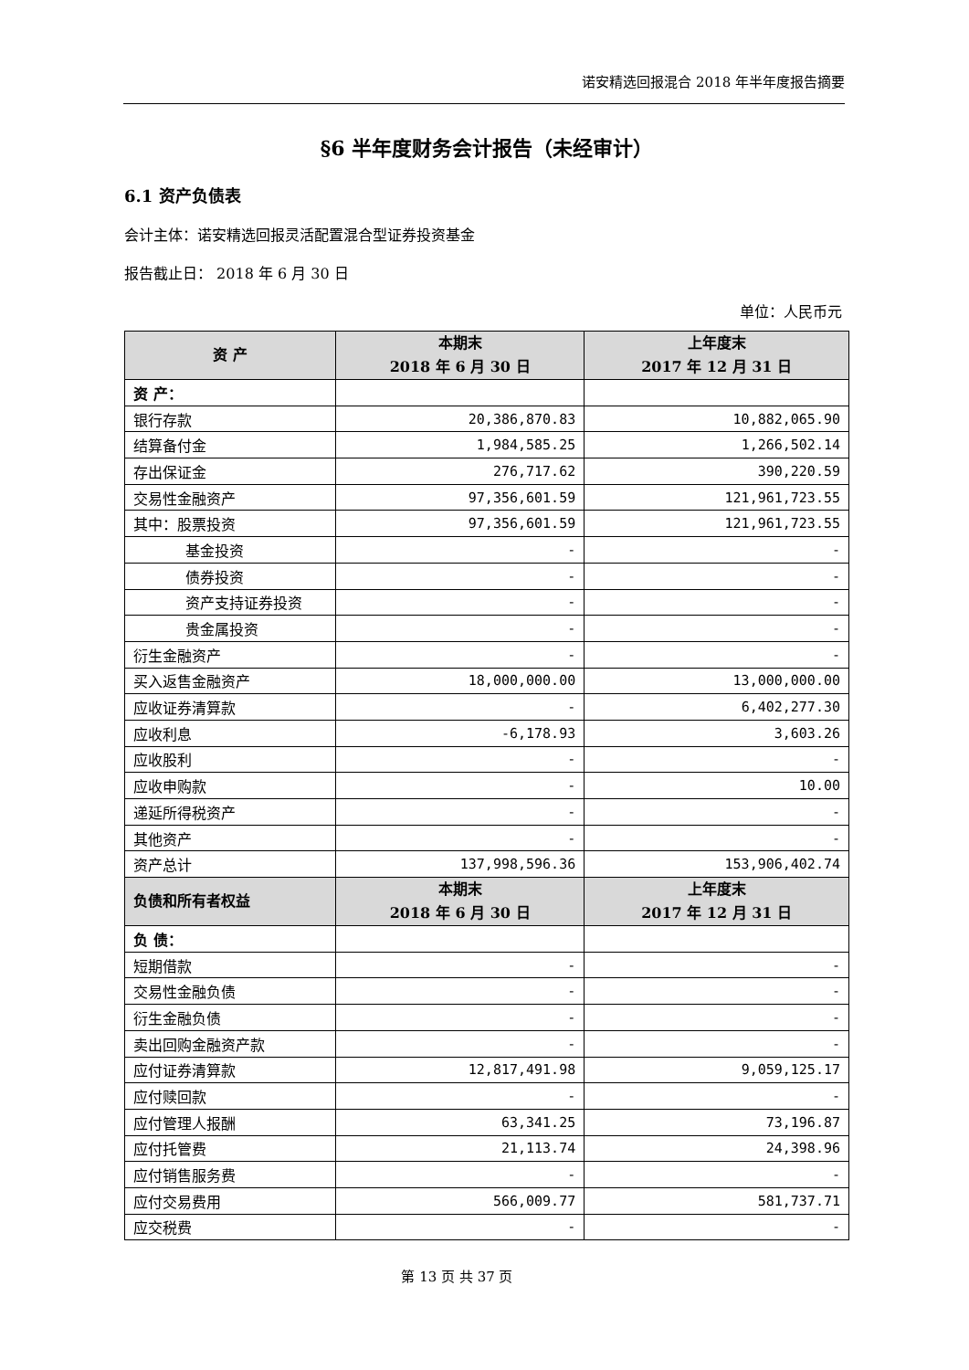诺安精选回报混合 2018 年半年度报告摘要
§6 半年度财务会计报告（未经审计）
6.1 资产负债表
会计主体：诺安精选回报灵活配置混合型证券投资基金
报告截止日： 2018 年 6 月 30 日
单位：人民币元
| 资 产 | 本期末 2018 年 6 月 30 日 | 上年度末 2017 年 12 月 31 日 |
| --- | --- | --- |
| 资 产： | | |
| 银行存款 | 20,386,870.83 | 10,882,065.90 |
| 结算备付金 | 1,984,585.25 | 1,266,502.14 |
| 存出保证金 | 276,717.62 | 390,220.59 |
| 交易性金融资产 | 97,356,601.59 | 121,961,723.55 |
| 其中：股票投资 | 97,356,601.59 | 121,961,723.55 |
| 基金投资 | - | - |
| 债券投资 | - | - |
| 资产支持证券投资 | - | - |
| 贵金属投资 | - | - |
| 衍生金融资产 | - | - |
| 买入返售金融资产 | 18,000,000.00 | 13,000,000.00 |
| 应收证券清算款 | - | 6,402,277.30 |
| 应收利息 | -6,178.93 | 3,603.26 |
| 应收股利 | - | - |
| 应收申购款 | - | 10.00 |
| 递延所得税资产 | - | - |
| 其他资产 | - | - |
| 资产总计 | 137,998,596.36 | 153,906,402.74 |
| 负债和所有者权益 | 本期末 2018 年 6 月 30 日 | 上年度末 2017 年 12 月 31 日 |
| 负 债： | | |
| 短期借款 | - | - |
| 交易性金融负债 | - | - |
| 衍生金融负债 | - | - |
| 卖出回购金融资产款 | - | - |
| 应付证券清算款 | 12,817,491.98 | 9,059,125.17 |
| 应付赎回款 | - | - |
| 应付管理人报酬 | 63,341.25 | 73,196.87 |
| 应付托管费 | 21,113.74 | 24,398.96 |
| 应付销售服务费 | - | - |
| 应付交易费用 | 566,009.77 | 581,737.71 |
| 应交税费 | - | - |
第 13 页 共 37 页